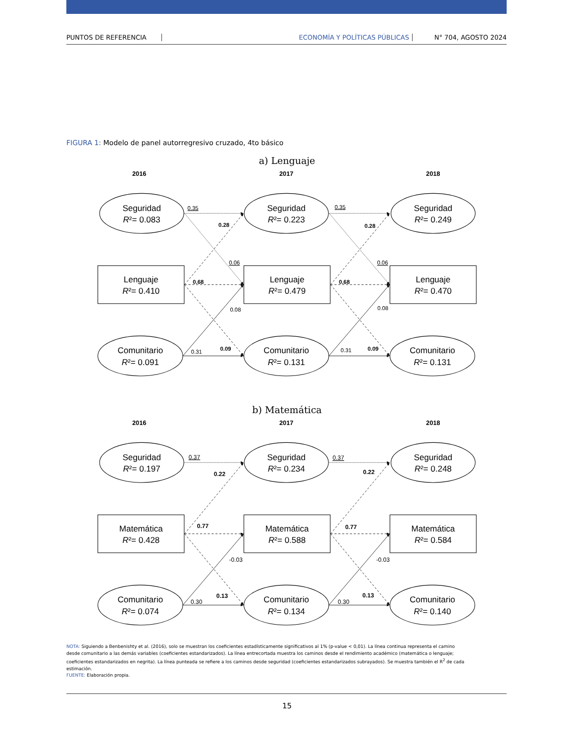PUNTOS DE REFERENCIA ECONOMÍA Y POLÍTICAS PÚBLICAS N° 704, AGOSTO 2024
FIGURA 1: Modelo de panel autorregresivo cruzado, 4to básico
a) Lenguaje
2016
2017
2018
Seguridad
R²= 0.083
Seguridad
R²= 0.223
Seguridad
R²= 0.249
Lenguaje
R²= 0.410
Lenguaje
R²= 0.479
Lenguaje
R²= 0.470
Comunitario
R²= 0.091
Comunitario
R²= 0.131
Comunitario
R²= 0.131
0.35
0.28
0.06
0.68
0.08
0.31
0.09
0.35
0.28
0.06
0.68
0.08
0.31
0.09
b) Matemática
2016
2017
2018
Seguridad
R²= 0.197
Seguridad
R²= 0.234
Seguridad
R²= 0.248
Matemática
R²= 0.428
Matemática
R²= 0.588
Matemática
R²= 0.584
Comunitario
R²= 0.074
Comunitario
R²= 0.134
Comunitario
R²= 0.140
0.37
0.22
0.77
-0.03
0.30
0.13
0.37
0.22
0.77
-0.03
0.30
0.13
NOTA: Siguiendo a Benbenishty et al. (2016), solo se muestran los coeficientes estadísticamente significativos al 1% (p-value < 0,01). La línea continua representa el camino desde comunitario a las demás variables (coeficientes estandarizados). La línea entrecortada muestra los caminos desde el rendimiento académico (matemática o lenguaje; coeficientes estandarizados en negrita). La línea punteada se refiere a los caminos desde seguridad (coeficientes estandarizados subrayados). Se muestra también el R<sup>2</sup> de cada estimación.
FUENTE: Elaboración propia.
15